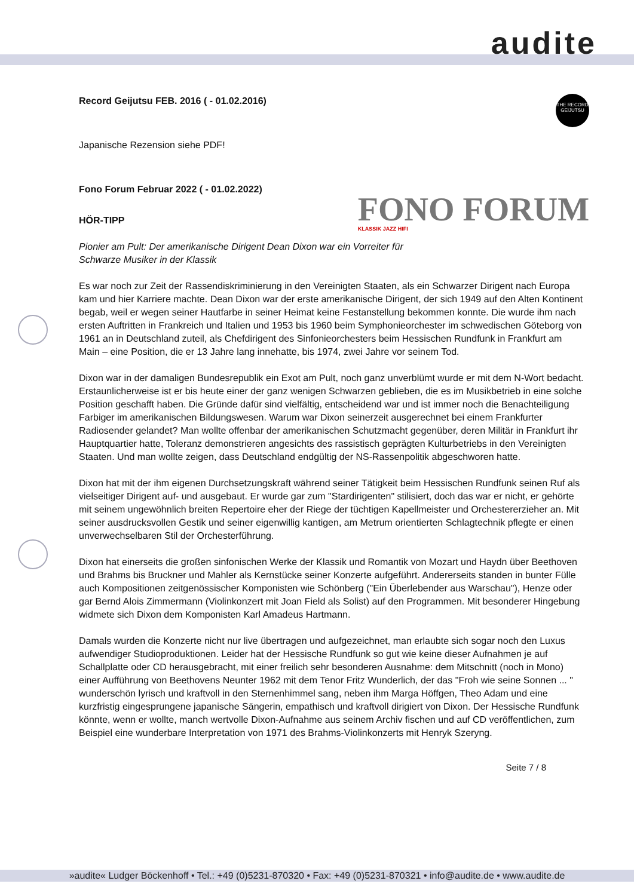audite
THE RECORD GEIJUTSU
FONO FORUM
KLASSIK JAZZ HIFI
Record Geijutsu FEB. 2016 ( - 01.02.2016)
Japanische Rezension siehe PDF!
Fono Forum Februar 2022 ( - 01.02.2022)
HÖR-TIPP
Pionier am Pult: Der amerikanische Dirigent Dean Dixon war ein Vorreiter für
Schwarze Musiker in der Klassik
Es war noch zur Zeit der Rassendiskriminierung in den Vereinigten Staaten, als ein Schwarzer Dirigent nach Europa kam und hier Karriere machte. Dean Dixon war der erste amerikanische Dirigent, der sich 1949 auf den Alten Kontinent begab, weil er wegen seiner Hautfarbe in seiner Heimat keine Festanstellung bekommen konnte. Die wurde ihm nach ersten Auftritten in Frankreich und Italien und 1953 bis 1960 beim Symphonieorchester im schwedischen Göteborg von 1961 an in Deutschland zuteil, als Chefdirigent des Sinfonieorchesters beim Hessischen Rundfunk in Frankfurt am Main – eine Position, die er 13 Jahre lang innehatte, bis 1974, zwei Jahre vor seinem Tod.
Dixon war in der damaligen Bundesrepublik ein Exot am Pult, noch ganz unverblümt wurde er mit dem N-Wort bedacht. Erstaunlicherweise ist er bis heute einer der ganz wenigen Schwarzen geblieben, die es im Musikbetrieb in eine solche Position geschafft haben. Die Gründe dafür sind vielfältig, entscheidend war und ist immer noch die Benachteiligung Farbiger im amerikanischen Bildungswesen. Warum war Dixon seinerzeit ausgerechnet bei einem Frankfurter Radiosender gelandet? Man wollte offenbar der amerikanischen Schutzmacht gegenüber, deren Militär in Frankfurt ihr Hauptquartier hatte, Toleranz demonstrieren angesichts des rassistisch geprägten Kulturbetriebs in den Vereinigten Staaten. Und man wollte zeigen, dass Deutschland endgültig der NS-Rassenpolitik abgeschworen hatte.
Dixon hat mit der ihm eigenen Durchsetzungskraft während seiner Tätigkeit beim Hessischen Rundfunk seinen Ruf als vielseitiger Dirigent auf- und ausgebaut. Er wurde gar zum "Stardirigenten" stilisiert, doch das war er nicht, er gehörte mit seinem ungewöhnlich breiten Repertoire eher der Riege der tüchtigen Kapellmeister und Orchestererzieher an. Mit seiner ausdrucksvollen Gestik und seiner eigenwillig kantigen, am Metrum orientierten Schlagtechnik pflegte er einen unverwechselbaren Stil der Orchesterführung.
Dixon hat einerseits die großen sinfonischen Werke der Klassik und Romantik von Mozart und Haydn über Beethoven und Brahms bis Bruckner und Mahler als Kernstücke seiner Konzerte aufgeführt. Andererseits standen in bunter Fülle auch Kompositionen zeitgenössischer Komponisten wie Schönberg ("Ein Überlebender aus Warschau"), Henze oder gar Bernd Alois Zimmermann (Violinkonzert mit Joan Field als Solist) auf den Programmen. Mit besonderer Hingebung widmete sich Dixon dem Komponisten Karl Amadeus Hartmann.
Damals wurden die Konzerte nicht nur live übertragen und aufgezeichnet, man erlaubte sich sogar noch den Luxus aufwendiger Studioproduktionen. Leider hat der Hessische Rundfunk so gut wie keine dieser Aufnahmen je auf Schallplatte oder CD herausgebracht, mit einer freilich sehr besonderen Ausnahme: dem Mitschnitt (noch in Mono) einer Aufführung von Beethovens Neunter 1962 mit dem Tenor Fritz Wunderlich, der das "Froh wie seine Sonnen ... " wunderschön lyrisch und kraftvoll in den Sternenhimmel sang, neben ihm Marga Höffgen, Theo Adam und eine kurzfristig eingesprungene japanische Sängerin, empathisch und kraftvoll dirigiert von Dixon. Der Hessische Rundfunk könnte, wenn er wollte, manch wertvolle Dixon-Aufnahme aus seinem Archiv fischen und auf CD veröffentlichen, zum Beispiel eine wunderbare Interpretation von 1971 des Brahms-Violinkonzerts mit Henryk Szeryng.
Seite 7 / 8
»audite« Ludger Böckenhoff • Tel.: +49 (0)5231-870320 • Fax: +49 (0)5231-870321 • info@audite.de • www.audite.de